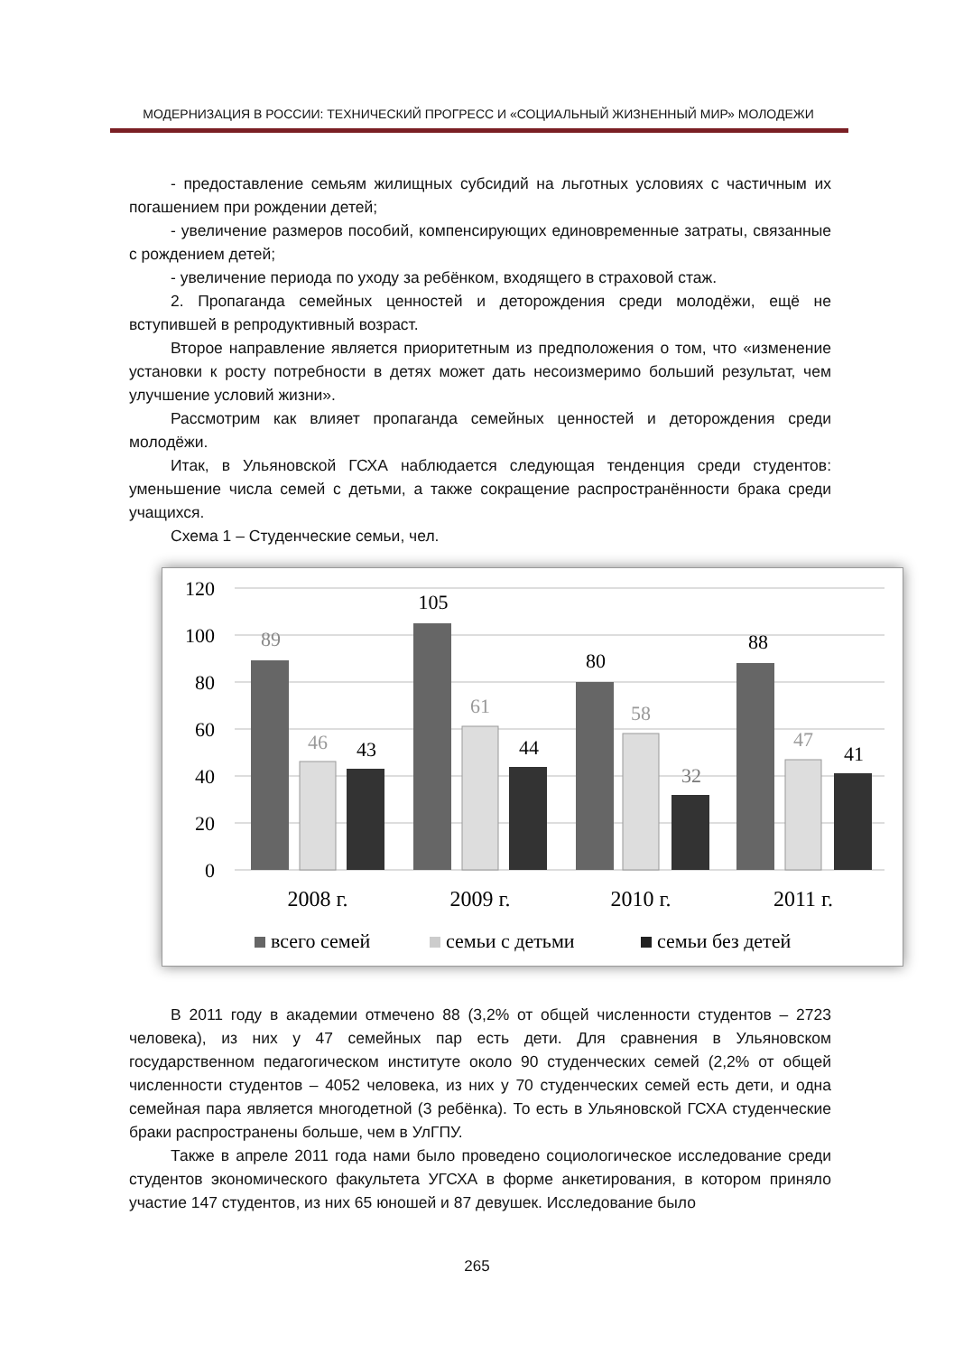МОДЕРНИЗАЦИЯ В РОССИИ: ТЕХНИЧЕСКИЙ ПРОГРЕСС И «СОЦИАЛЬНЫЙ ЖИЗНЕННЫЙ МИР» МОЛОДЕЖИ
- предоставление семьям жилищных субсидий на льготных условиях с частичным их погашением при рождении детей;
- увеличение размеров пособий, компенсирующих единовременные затраты, связанные с рождением детей;
- увеличение периода по уходу за ребёнком, входящего в страховой стаж.
2. Пропаганда семейных ценностей и деторождения среди молодёжи, ещё не вступившей в репродуктивный возраст.
Второе направление является приоритетным из предположения о том, что «изменение установки к росту потребности в детях может дать несоизмеримо больший результат, чем улучшение условий жизни».
Рассмотрим как влияет пропаганда семейных ценностей и деторождения среди молодёжи.
Итак, в Ульяновской ГСХА наблюдается следующая тенденция среди студентов: уменьшение числа семей с детьми, а также сокращение распространённости брака среди учащихся.
Схема 1 – Студенческие семьи, чел.
120
100
80
60
40
20
0
89
105
80
88
46
61
58
47
43
44
32
41
2008 г.
2009 г.
2010 г.
2011 г.
всего семей
семьи с детьми
семьи без детей
В 2011 году в академии отмечено 88 (3,2% от общей численности студентов – 2723 человека), из них у 47 семейных пар есть дети. Для сравнения в Ульяновском государственном педагогическом институте около 90 студенческих семей (2,2% от общей численности студентов – 4052 человека, из них у 70 студенческих семей есть дети, и одна семейная пара является многодетной (3 ребёнка). То есть в Ульяновской ГСХА студенческие браки распространены больше, чем в УлГПУ.
Также в апреле 2011 года нами было проведено социологическое исследование среди студентов экономического факультета УГСХА в форме анкетирования, в котором приняло участие 147 студентов, из них 65 юношей и 87 девушек. Исследование было
265